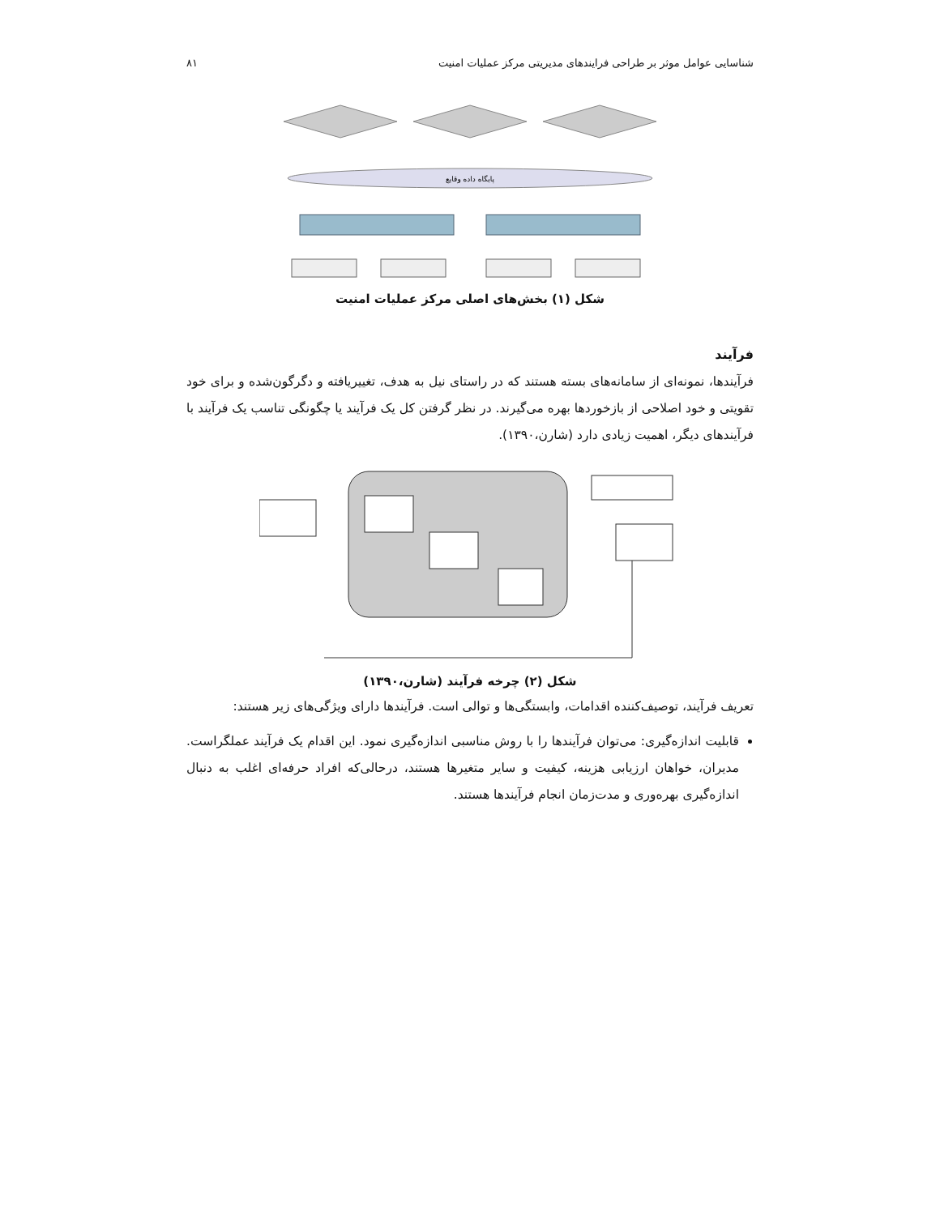شناسایی عوامل موثر بر طراحی فرایندهای مدیریتی مرکز عملیات امنیت ۸۱
پایگاه داده وقایع
شکل (۱) بخش‌های اصلی مرکز عملیات امنیت
فرآیند
فرآیندها، نمونه‌ای از سامانه‌های بسته هستند که در راستای نیل به هدف، تغییریافته و دگرگون‌شده و برای خود تقویتی و خود اصلاحی از بازخوردها بهره می‌گیرند. در نظر گرفتن کل یک فرآیند یا چگونگی تناسب یک فرآیند با فرآیندهای دیگر، اهمیت زیادی دارد (شارن،۱۳۹۰).
شکل (۲) چرخه فرآیند (شارن،۱۳۹۰)
تعریف فرآیند، توصیف‌کننده اقدامات، وابستگی‌ها و توالی است. فرآیندها دارای ویژگی‌های زیر هستند:
قابلیت اندازه‌گیری: می‌توان فرآیندها را با روش مناسبی اندازه‌گیری نمود. این اقدام یک فرآیند عملگراست. مدیران، خواهان ارزیابی هزینه، کیفیت و سایر متغیرها هستند، درحالی‌که افراد حرفه‌ای اغلب به دنبال اندازه‌گیری بهره‌وری و مدت‌زمان انجام فرآیندها هستند.